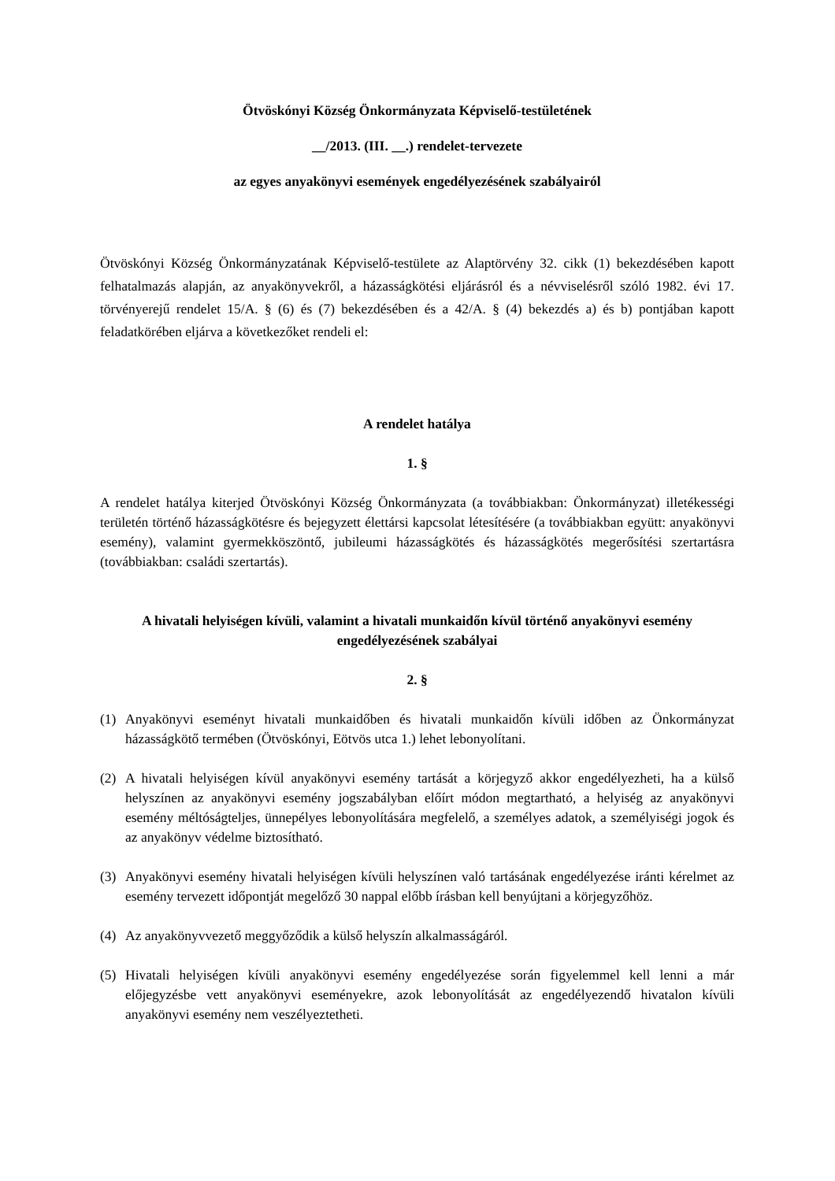Ötvöskónyi Község Önkormányzata Képviselő-testületének
__/2013. (III. __.) rendelet-tervezete
az egyes anyakönyvi események engedélyezésének szabályairól
Ötvöskónyi Község Önkormányzatának Képviselő-testülete az Alaptörvény 32. cikk (1) bekezdésében kapott felhatalmazás alapján, az anyakönyvekről, a házasságkötési eljárásról és a névviselésről szóló 1982. évi 17. törvényerejű rendelet 15/A. § (6) és (7) bekezdésében és a 42/A. § (4) bekezdés a) és b) pontjában kapott feladatkörében eljárva a következőket rendeli el:
A rendelet hatálya
1. §
A rendelet hatálya kiterjed Ötvöskónyi Község Önkormányzata (a továbbiakban: Önkormányzat) illetékességi területén történő házasságkötésre és bejegyzett élettársi kapcsolat létesítésére (a továbbiakban együtt: anyakönyvi esemény), valamint gyermekköszöntő, jubileumi házasságkötés és házasságkötés megerősítési szertartásra (továbbiakban: családi szertartás).
A hivatali helyiségen kívüli, valamint a hivatali munkaidőn kívül történő anyakönyvi esemény engedélyezésének szabályai
2. §
(1) Anyakönyvi eseményt hivatali munkaidőben és hivatali munkaidőn kívüli időben az Önkormányzat házasságkötő termében (Ötvöskónyi, Eötvös utca 1.) lehet lebonyolítani.
(2) A hivatali helyiségen kívül anyakönyvi esemény tartását a körjegyző akkor engedélyezheti, ha a külső helyszínen az anyakönyvi esemény jogszabályban előírt módon megtartható, a helyiség az anyakönyvi esemény méltóságteljes, ünnepélyes lebonyolítására megfelelő, a személyes adatok, a személyiségi jogok és az anyakönyv védelme biztosítható.
(3) Anyakönyvi esemény hivatali helyiségen kívüli helyszínen való tartásának engedélyezése iránti kérelmet az esemény tervezett időpontját megelőző 30 nappal előbb írásban kell benyújtani a körjegyzőhöz.
(4) Az anyakönyvvezető meggyőződik a külső helyszín alkalmasságáról.
(5) Hivatali helyiségen kívüli anyakönyvi esemény engedélyezése során figyelemmel kell lenni a már előjegyzésbe vett anyakönyvi eseményekre, azok lebonyolítását az engedélyezendő hivatalon kívüli anyakönyvi esemény nem veszélyeztetheti.